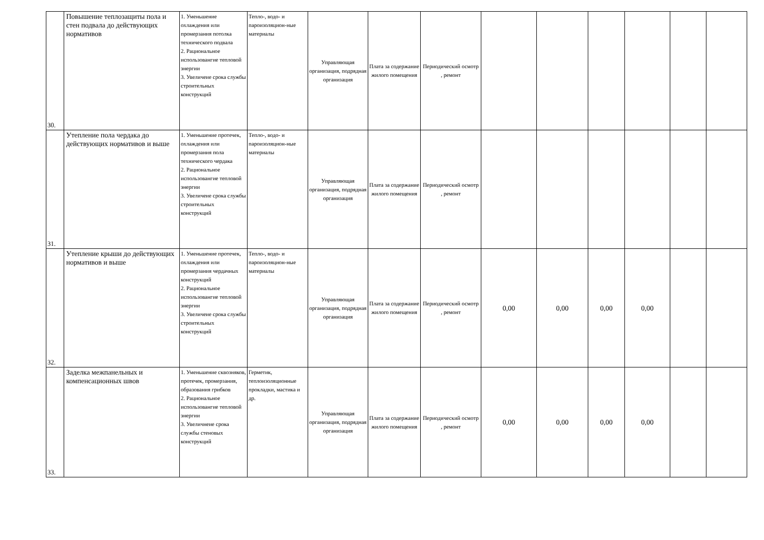| 30. | Повышение теплозащиты пола и стен подвала до действующих нормативов | 1. Уменьшение охлаждения или промерзания потолка технического подвала 2. Рациональное использовангие тепловой энергии 3. Увеличеие срока службы строительных конструкций | Тепло-, водо- и пароизоляцион-ные материалы | Управляющая организация, подрядная организация | Плата за содержание жилого помещения | Периодический осмотр , ремонт | | | | | | |
| 31. | Утепление пола чердака до действующих нормативов и выше | 1. Уменьшение протечек, охлаждения или промерзания пола технического чердака 2. Рациональное использовангие тепловой энергии 3. Увеличеие срока службы строительных конструкций | Тепло-, водо- и пароизоляцион-ные материалы | Управляющая организация, подрядная организация | Плата за содержание жилого помещения | Периодический осмотр , ремонт | | | | | | |
| 32. | Утепление крыши до действующих нормативов и выше | 1. Уменьшение протечек, охлаждения или промерзания чердачных конструкций 2. Рациональное использовангие тепловой энергии 3. Увеличеие срока службы строительных конструкций | Тепло-, водо- и пароизоляцион-ные материалы | Управляющая организация, подрядная организация | Плата за содержание жилого помещения | Периодический осмотр , ремонт | 0,00 | 0,00 | 0,00 | 0,00 | | |
| 33. | Заделка межпанельных и компенсационных швов | 1. Уменьшение сквозняков, протечек, промерзания, образования грибков 2. Рациональное использовангие тепловой энергии 3. Увеличнеие срока службы стеновых конструкций | Герметик, теплоизоляционные прокладки, мастика и др. | Управляющая организация, подрядная организация | Плата за содержание жилого помещения | Периодический осмотр , ремонт | 0,00 | 0,00 | 0,00 | 0,00 | | |